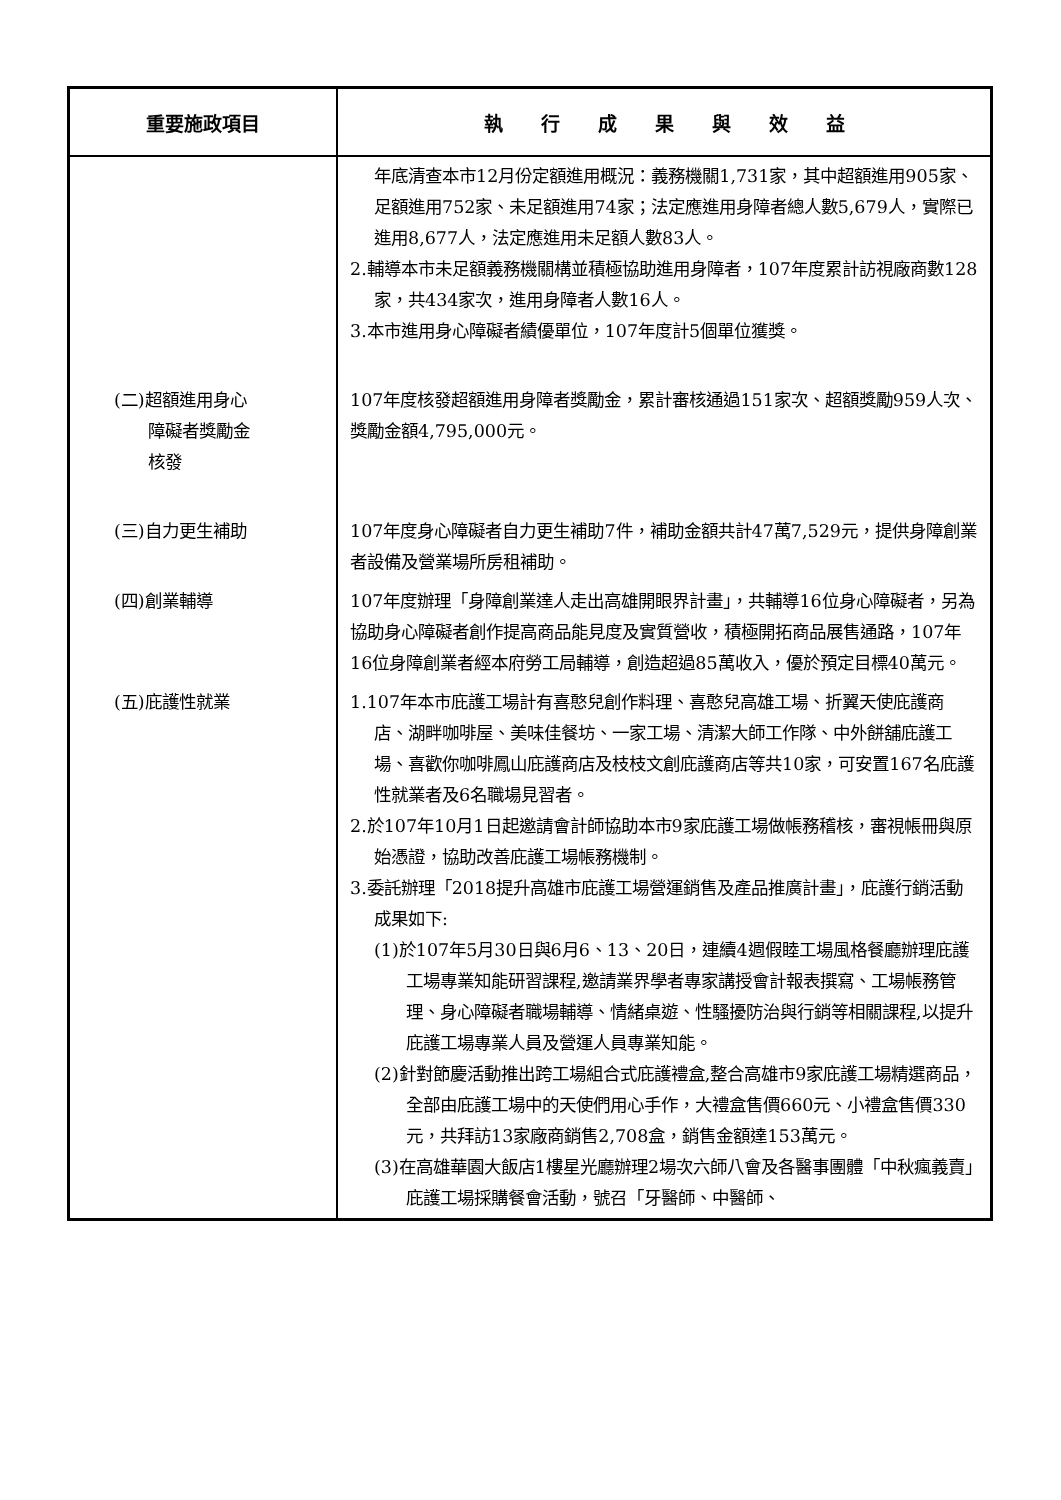| 重要施政項目 | 執 行 成 果 與 效 益 |
| --- | --- |
| | 年底清查本市12月份定額進用概況：義務機關1,731家，其中超額進用905家、足額進用752家、未足額進用74家；法定應進用身障者總人數5,679人，實際已進用8,677人，法定應進用未足額人數83人。 2.輔導本市未足額義務機關構並積極協助進用身障者，107年度累計訪視廠商數128家，共434家次，進用身障者人數16人。 3.本市進用身心障礙者績優單位，107年度計5個單位獲獎。 |
| (二)超額進用身心 障礙者獎勵金 核發 | 107年度核發超額進用身障者獎勵金，累計審核通過151家次、超額獎勵959人次、獎勵金額4,795,000元。 |
| (三)自力更生補助 | 107年度身心障礙者自力更生補助7件，補助金額共計47萬7,529元，提供身障創業者設備及營業場所房租補助。 |
| (四)創業輔導 | 107年度辦理「身障創業達人走出高雄開眼界計畫」，共輔導16位身心障礙者，另為協助身心障礙者創作提高商品能見度及實質營收，積極開拓商品展售通路，107年16位身障創業者經本府勞工局輔導，創造超過85萬收入，優於預定目標40萬元。 |
| (五)庇護性就業 | 1.107年本市庇護工場計有喜憨兒創作料理、喜憨兒高雄工場、折翼天使庇護商店、湖畔咖啡屋、美味佳餐坊、一家工場、清潔大師工作隊、中外餅舖庇護工場、喜歡你咖啡鳳山庇護商店及枝枝文創庇護商店等共10家，可安置167名庇護性就業者及6名職場見習者。 2.於107年10月1日起邀請會計師協助本市9家庇護工場做帳務稽核，審視帳冊與原始憑證，協助改善庇護工場帳務機制。 3.委託辦理「2018提升高雄市庇護工場營運銷售及產品推廣計畫」，庇護行銷活動成果如下: (1)於107年5月30日與6月6、13、20日，連續4週假睦工場風格餐廳辦理庇護工場專業知能研習課程,邀請業界學者專家講授會計報表撰寫、工場帳務管理、身心障礙者職場輔導、情緒桌遊、性騷擾防治與行銷等相關課程,以提升庇護工場專業人員及營運人員專業知能。 (2)針對節慶活動推出跨工場組合式庇護禮盒,整合高雄市9家庇護工場精選商品，全部由庇護工場中的天使們用心手作，大禮盒售價660元、小禮盒售價330元，共拜訪13家廠商銷售2,708盒，銷售金額達153萬元。 (3)在高雄華園大飯店1樓星光廳辦理2場次六師八會及各醫事團體「中秋瘋義賣」庇護工場採購餐會活動，號召「牙醫師、中醫師、 |